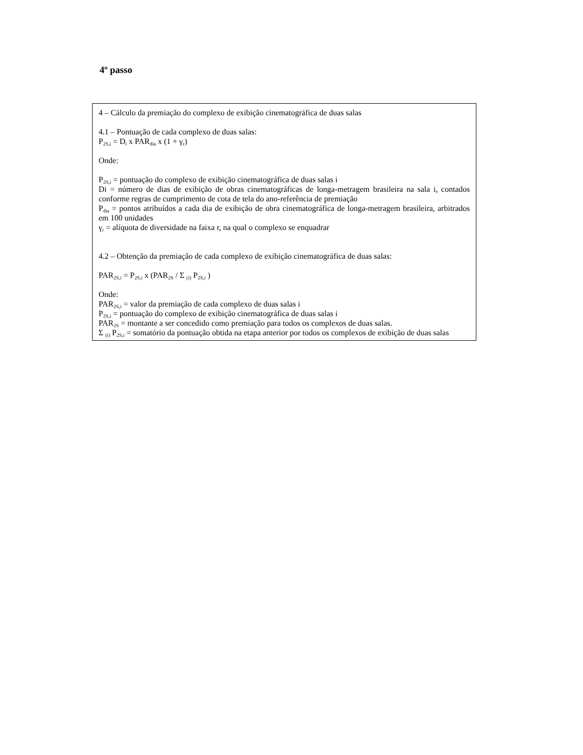4º passo
4 – Cálculo da premiação do complexo de exibição cinematográfica de duas salas
4.1 – Pontuação de cada complexo de duas salas:
P<sub>2S,i</sub> = D<sub>i</sub> x PAR<sub>dia</sub> x (1 + γ<sub>r</sub>)
Onde:
P<sub>2S,i</sub> = pontuação do complexo de exibição cinematográfica de duas salas i
Di = número de dias de exibição de obras cinematográficas de longa-metragem brasileira na sala i, contados conforme regras de cumprimento de cota de tela do ano-referência de premiação
P<sub>dia</sub> = pontos atribuídos a cada dia de exibição de obra cinematográfica de longa-metragem brasileira, arbitrados em 100 unidades
γ<sub>r</sub> = alíquota de diversidade na faixa r, na qual o complexo se enquadrar
4.2 – Obtenção da premiação de cada complexo de exibição cinematográfica de duas salas:
PAR<sub>2S,i</sub> = P<sub>2S,i</sub> x (PAR<sub>2S</sub> / Σ <sub>(i)</sub> P<sub>2S,i</sub> )
Onde:
PAR<sub>2S,i</sub> = valor da premiação de cada complexo de duas salas i
P<sub>2S,i</sub> = pontuação do complexo de exibição cinematográfica de duas salas i
PAR<sub>2S</sub> = montante a ser concedido como premiação para todos os complexos de duas salas.
Σ <sub>(i)</sub> P<sub>2S,i</sub> = somatório da pontuação obtida na etapa anterior por todos os complexos de exibição de duas salas